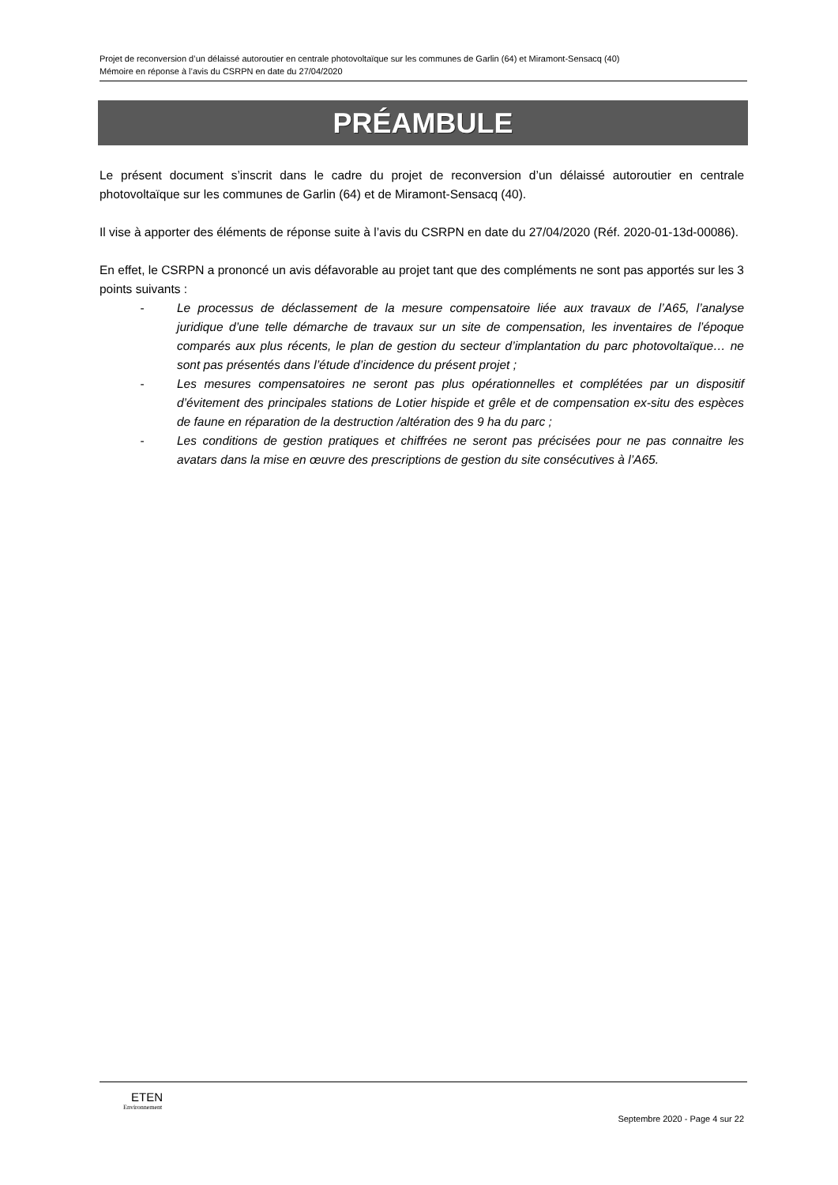Projet de reconversion d’un délaissé autoroutier en centrale photovoltaïque sur les communes de Garlin (64) et Miramont-Sensacq (40)
Mémoire en réponse à l’avis du CSRPN en date du 27/04/2020
PRÉAMBULE
Le présent document s’inscrit dans le cadre du projet de reconversion d’un délaissé autoroutier en centrale photovoltaïque sur les communes de Garlin (64) et de Miramont-Sensacq (40).
Il vise à apporter des éléments de réponse suite à l’avis du CSRPN en date du 27/04/2020 (Réf. 2020-01-13d-00086).
En effet, le CSRPN a prononcé un avis défavorable au projet tant que des compléments ne sont pas apportés sur les 3 points suivants :
- Le processus de déclassement de la mesure compensatoire liée aux travaux de l’A65, l’analyse juridique d’une telle démarche de travaux sur un site de compensation, les inventaires de l’époque comparés aux plus récents, le plan de gestion du secteur d’implantation du parc photovoltaïque… ne sont pas présentés dans l’étude d’incidence du présent projet ;
- Les mesures compensatoires ne seront pas plus opérationnelles et complétées par un dispositif d’évitement des principales stations de Lotier hispide et grêle et de compensation ex-situ des espèces de faune en réparation de la destruction /altération des 9 ha du parc ;
- Les conditions de gestion pratiques et chiffrées ne seront pas précisées pour ne pas connaitre les avatars dans la mise en œuvre des prescriptions de gestion du site consécutives à l’A65.
ETEN
Environnement
Septembre 2020 - Page 4 sur 22